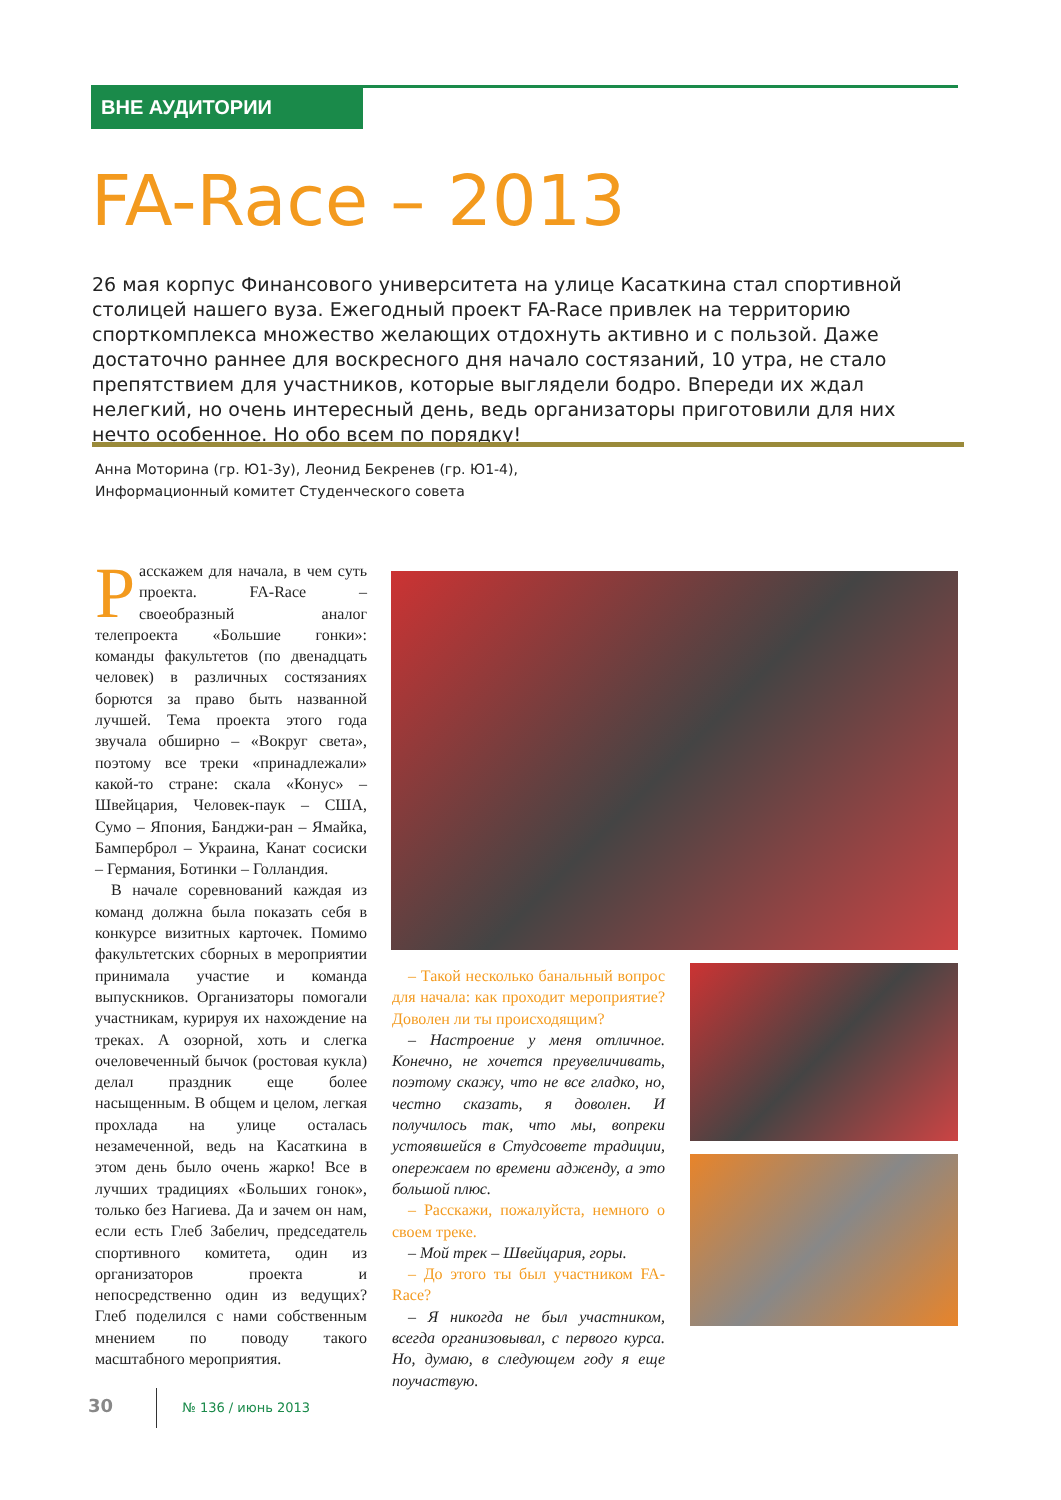ВНЕ АУДИТОРИИ
FA-Race – 2013
26 мая корпус Финансового университета на улице Касаткина стал спортивной столицей нашего вуза. Ежегодный проект FA-Race привлек на территорию спорткомплекса множество желающих отдохнуть активно и с пользой. Даже достаточно раннее для воскресного дня начало состязаний, 10 утра, не стало препятствием для участников, которые выглядели бодро. Впереди их ждал нелегкий, но очень интересный день, ведь организаторы приготовили для них нечто особенное. Но обо всем по порядку!
Анна Моторина (гр. Ю1-3у), Леонид Бекренев (гр. Ю1-4),
Информационный комитет Студенческого совета
Расскажем для начала, в чем суть проекта. FA-Race – своеобразный аналог телепроекта «Большие гонки»: команды факультетов (по двенадцать человек) в различных состязаниях борются за право быть названной лучшей. Тема проекта этого года звучала обширно – «Вокруг света», поэтому все треки «принадлежали» какой-то стране: скала «Конус» – Швейцария, Человек-паук – США, Сумо – Япония, Банджи-ран – Ямайка, Бамперброл – Украина, Канат сосиски – Германия, Ботинки – Голландия.
В начале соревнований каждая из команд должна была показать себя в конкурсе визитных карточек. Помимо факультетских сборных в мероприятии принимала участие и команда выпускников. Организаторы помогали участникам, курируя их нахождение на треках. А озорной, хоть и слегка очеловеченный бычок (ростовая кукла) делал праздник еще более насыщенным. В общем и целом, легкая прохлада на улице осталась незамеченной, ведь на Касаткина в этом день было очень жарко! Все в лучших традициях «Больших гонок», только без Нагиева. Да и зачем он нам, если есть Глеб Забелич, председатель спортивного комитета, один из организаторов проекта и непосредственно один из ведущих? Глеб поделился с нами собственным мнением по поводу такого масштабного мероприятия.
– Такой несколько банальный вопрос для начала: как проходит мероприятие? Доволен ли ты происходящим?
– Настроение у меня отличное. Конечно, не хочется преувеличивать, поэтому скажу, что не все гладко, но, честно сказать, я доволен. И получилось так, что мы, вопреки устоявшейся в Студсовете традиции, опережаем по времени адженду, а это большой плюс.
– Расскажи, пожалуйста, немного о своем треке.
– Мой трек – Швейцария, горы.
– До этого ты был участником FA-Race?
– Я никогда не был участником, всегда организовывал, с первого курса. Но, думаю, в следующем году я еще поучаствую.
30 № 136 / июнь 2013